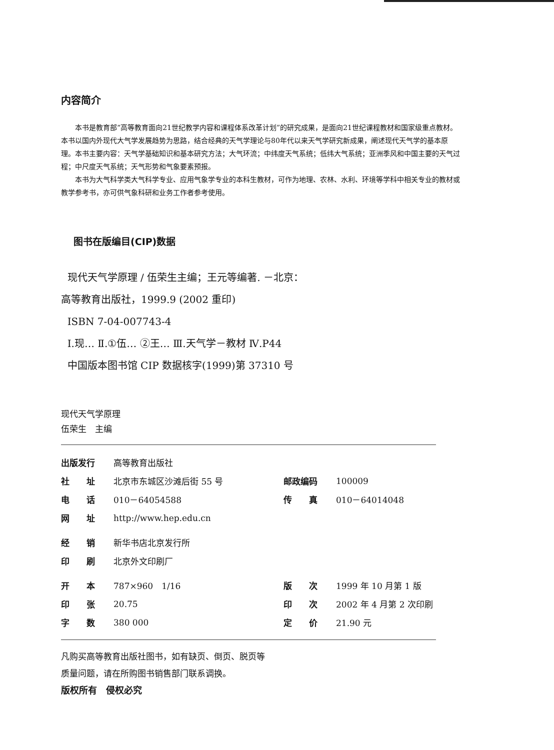内容简介
本书是教育部“高等教育面向21世纪教学内容和课程体系改革计划”的研究成果，是面向21世纪课程教材和国家级重点教材。本书以国内外现代大气学发展趋势为思路，结合经典的天气学理论与80年代以来天气学研究新成果，阐述现代天气学的基本原理。本书主要内容：天气学基础知识和基本研究方法；大气环流；中纬度天气系统；低纬大气系统；亚洲季风和中国主要的天气过程；中尺度天气系统；天气形势和气象要素预报。
本书为大气科学类大气科学专业、应用气象学专业的本科生教材，可作为地理、农林、水利、环境等学科中相关专业的教材或教学参考书，亦可供气象科研和业务工作者参考使用。
图书在版编目(CIP)数据
现代天气学原理 / 伍荣生主编；王元等编著. －北京：
高等教育出版社，1999.9 (2002 重印)
ISBN 7-04-007743-4
Ⅰ.现… Ⅱ.①伍… ②王… Ⅲ.天气学－教材 Ⅳ.P44
中国版本图书馆 CIP 数据核字(1999)第 37310 号
现代天气学原理
伍荣生　主编
| 出版发行 | 高等教育出版社 | | |
| 社 址 | 北京市东城区沙滩后街 55 号 | 邮政编码 | 100009 |
| 电 话 | 010－64054588 | 传 真 | 010－64014048 |
| 网 址 | http://www.hep.edu.cn | | |
| 经 销 | 新华书店北京发行所 | | |
| 印 刷 | 北京外文印刷厂 | | |
| 开 本 | 787×960 1/16 | 版 次 | 1999 年 10 月第 1 版 |
| 印 张 | 20.75 | 印 次 | 2002 年 4 月第 2 次印刷 |
| 字 数 | 380 000 | 定 价 | 21.90 元 |
凡购买高等教育出版社图书，如有缺页、倒页、脱页等
质量问题，请在所购图书销售部门联系调换。
版权所有　侵权必究